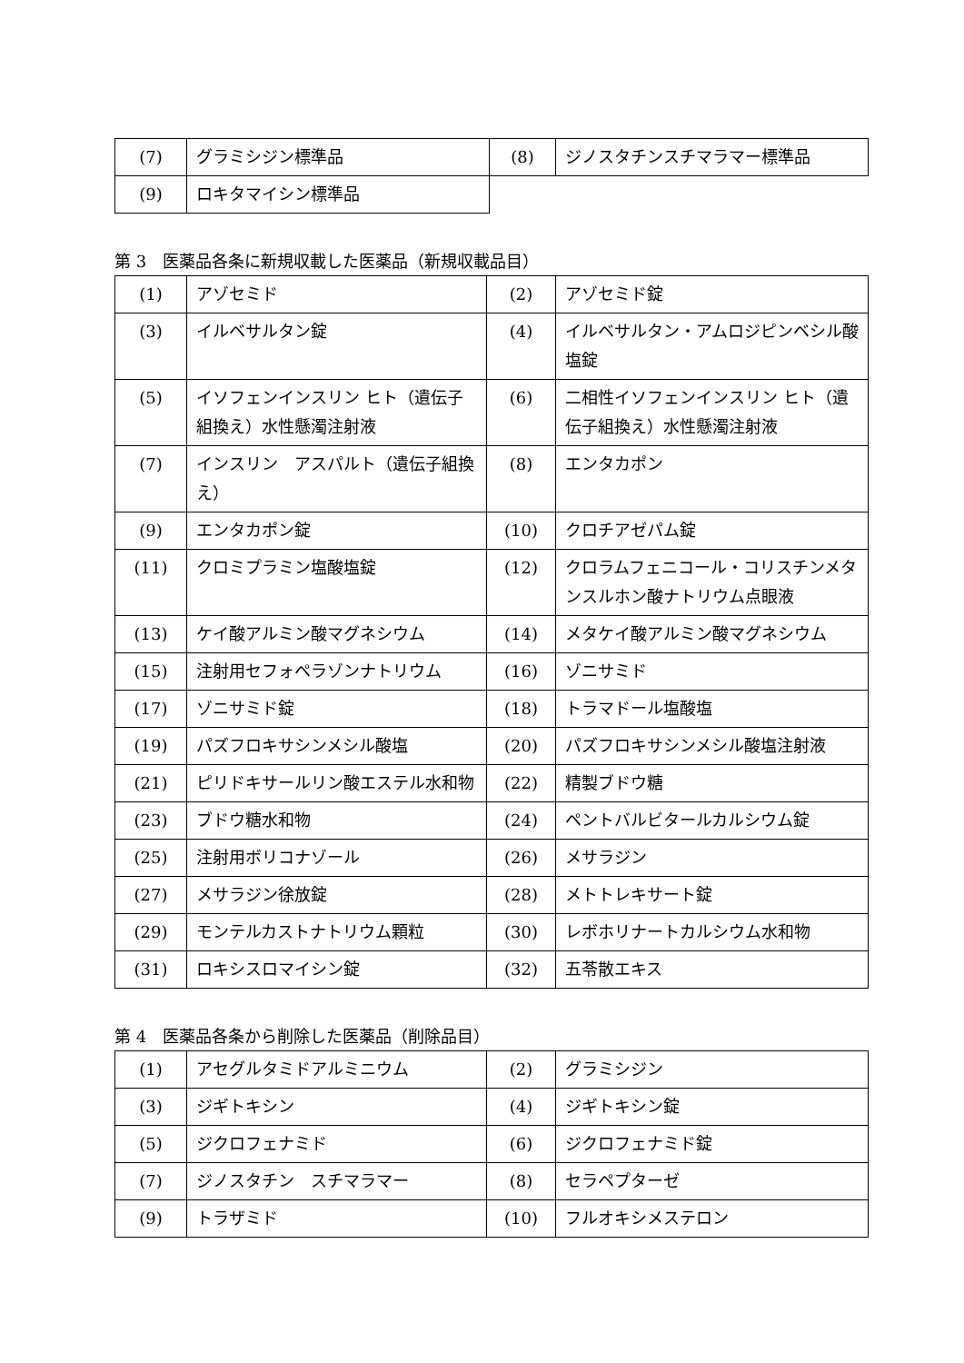| (7) | グラミシジン標準品 | (8) | ジノスタチンスチマラマー標準品 |
| (9) | ロキタマイシン標準品 | | |
第 3　医薬品各条に新規収載した医薬品（新規収載品目）
| (1) | アゾセミド | (2) | アゾセミド錠 |
| (3) | イルベサルタン錠 | (4) | イルベサルタン・アムロジピンベシル酸塩錠 |
| (5) | イソフェンインスリン ヒト（遺伝子組換え）水性懸濁注射液 | (6) | 二相性イソフェンインスリン ヒト（遺伝子組換え）水性懸濁注射液 |
| (7) | インスリン アスパルト（遺伝子組換え） | (8) | エンタカポン |
| (9) | エンタカポン錠 | (10) | クロチアゼパム錠 |
| (11) | クロミプラミン塩酸塩錠 | (12) | クロラムフェニコール・コリスチンメタンスルホン酸ナトリウム点眼液 |
| (13) | ケイ酸アルミン酸マグネシウム | (14) | メタケイ酸アルミン酸マグネシウム |
| (15) | 注射用セフォペラゾンナトリウム | (16) | ゾニサミド |
| (17) | ゾニサミド錠 | (18) | トラマドール塩酸塩 |
| (19) | パズフロキサシンメシル酸塩 | (20) | パズフロキサシンメシル酸塩注射液 |
| (21) | ピリドキサールリン酸エステル水和物 | (22) | 精製ブドウ糖 |
| (23) | ブドウ糖水和物 | (24) | ペントバルビタールカルシウム錠 |
| (25) | 注射用ボリコナゾール | (26) | メサラジン |
| (27) | メサラジン徐放錠 | (28) | メトトレキサート錠 |
| (29) | モンテルカストナトリウム顆粒 | (30) | レボホリナートカルシウム水和物 |
| (31) | ロキシスロマイシン錠 | (32) | 五苓散エキス |
第 4　医薬品各条から削除した医薬品（削除品目）
| (1) | アセグルタミドアルミニウム | (2) | グラミシジン |
| (3) | ジギトキシン | (4) | ジギトキシン錠 |
| (5) | ジクロフェナミド | (6) | ジクロフェナミド錠 |
| (7) | ジノスタチン スチマラマー | (8) | セラペプターゼ |
| (9) | トラザミド | (10) | フルオキシメステロン |